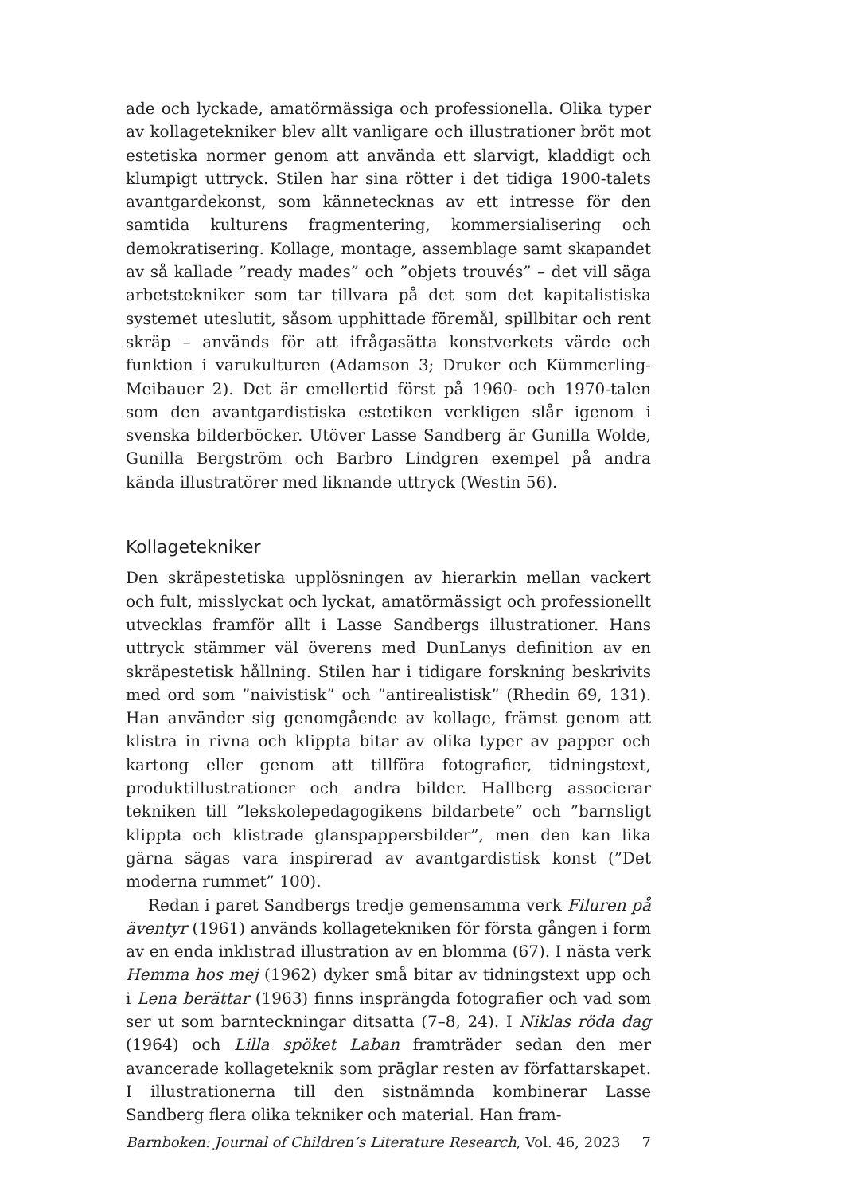ade och lyckade, amatörmässiga och professionella. Olika typer av kollagetekniker blev allt vanligare och illustrationer bröt mot estetiska normer genom att använda ett slarvigt, kladdigt och klumpigt uttryck. Stilen har sina rötter i det tidiga 1900-talets avantgardekonst, som kännetecknas av ett intresse för den samtida kulturens fragmentering, kommersialisering och demokratisering. Kollage, montage, assemblage samt skapandet av så kallade ”ready mades” och ”objets trouvés” – det vill säga arbetstekniker som tar tillvara på det som det kapitalistiska systemet uteslutit, såsom upphittade föremål, spillbitar och rent skräp – används för att ifrågasätta konstverkets värde och funktion i varukulturen (Adamson 3; Druker och Kümmerling-Meibauer 2). Det är emellertid först på 1960- och 1970-talen som den avantgardistiska estetiken verkligen slår igenom i svenska bilderböcker. Utöver Lasse Sandberg är Gunilla Wolde, Gunilla Bergström och Barbro Lindgren exempel på andra kända illustratörer med liknande uttryck (Westin 56).
Kollagetekniker
Den skräpestetiska upplösningen av hierarkin mellan vackert och fult, misslyckat och lyckat, amatörmässigt och professionellt utvecklas framför allt i Lasse Sandbergs illustrationer. Hans uttryck stämmer väl överens med DunLanys definition av en skräpestetisk hållning. Stilen har i tidigare forskning beskrivits med ord som ”naivistisk” och ”antirealistisk” (Rhedin 69, 131). Han använder sig genomgående av kollage, främst genom att klistra in rivna och klippta bitar av olika typer av papper och kartong eller genom att tillföra fotografier, tidningstext, produktillustrationer och andra bilder. Hallberg associerar tekniken till ”lekskolepedagogikens bildarbete” och ”barnsligt klippta och klistrade glanspappersbilder”, men den kan lika gärna sägas vara inspirerad av avantgardistisk konst (”Det moderna rummet” 100).
Redan i paret Sandbergs tredje gemensamma verk Filuren på äventyr (1961) används kollagetekniken för första gången i form av en enda inklistrad illustration av en blomma (67). I nästa verk Hemma hos mej (1962) dyker små bitar av tidningstext upp och i Lena berättar (1963) finns insprängda fotografier och vad som ser ut som barnteckningar ditsatta (7–8, 24). I Niklas röda dag (1964) och Lilla spöket Laban framträder sedan den mer avancerade kollageteknik som präglar resten av författarskapet. I illustrationerna till den sistnämnda kombinerar Lasse Sandberg flera olika tekniker och material. Han fram-
Barnboken: Journal of Children’s Literature Research, Vol. 46, 2023 7